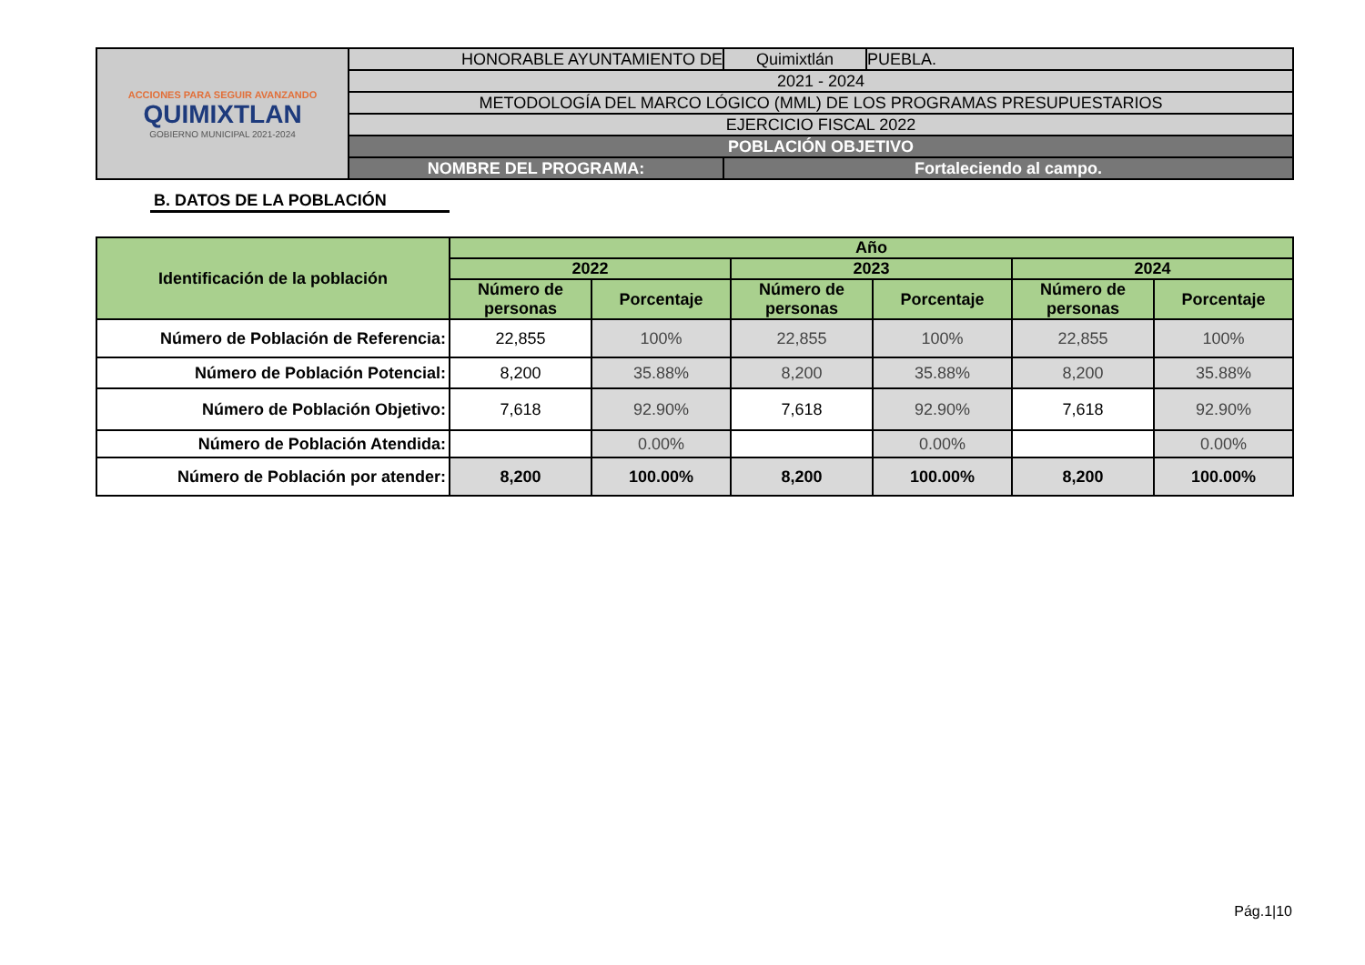| ACCIONES PARA SEGUIR AVANZANDO QUIMIXTLAN GOBIERNO MUNICIPAL 2021-2024 | HONORABLE AYUNTAMIENTO DE | Quimixtlán | PUEBLA. |
| | 2021 - 2024 | | |
| | METODOLOGÍA DEL MARCO LÓGICO (MML) DE LOS PROGRAMAS PRESUPUESTARIOS | | |
| | EJERCICIO FISCAL 2022 | | |
| | POBLACIÓN OBJETIVO | | |
| | NOMBRE DEL PROGRAMA: | Fortaleciendo al campo. | |
B. DATOS DE LA POBLACIÓN
| Identificación de la población | Año | | | | | |
| --- | --- | --- | --- | --- | --- | --- |
| | 2022 | | 2023 | | 2024 | |
| | Número de personas | Porcentaje | Número de personas | Porcentaje | Número de personas | Porcentaje |
| Número de Población de Referencia: | 22,855 | 100% | 22,855 | 100% | 22,855 | 100% |
| Número de Población Potencial: | 8,200 | 35.88% | 8,200 | 35.88% | 8,200 | 35.88% |
| Número de Población Objetivo: | 7,618 | 92.90% | 7,618 | 92.90% | 7,618 | 92.90% |
| Número de Población Atendida: | | 0.00% | | 0.00% | | 0.00% |
| Número de Población por atender: | 8,200 | 100.00% | 8,200 | 100.00% | 8,200 | 100.00% |
Pág.1|10